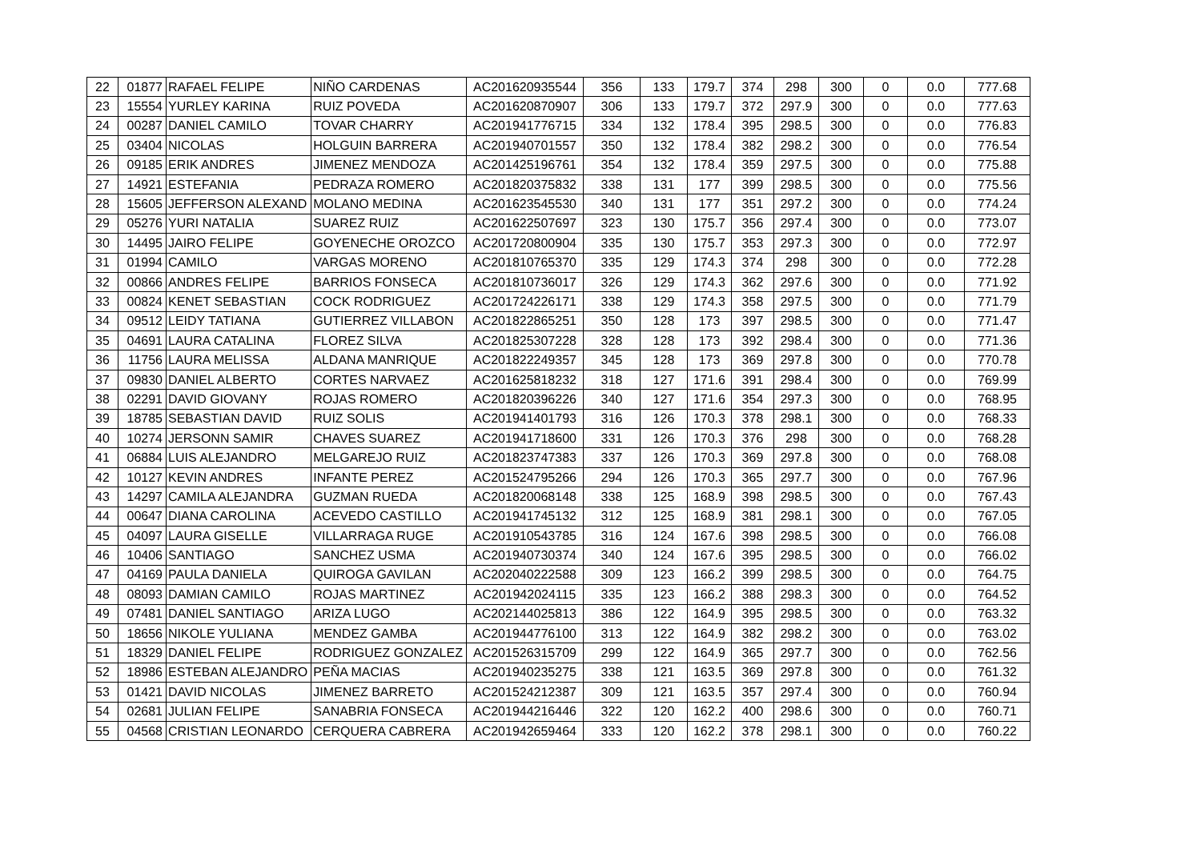| 22 | 01877 | RAFAEL FELIPE | NIÑO CARDENAS | AC201620935544 | 356 | 133 | 179.7 | 374 | 298 | 300 | 0 | 0.0 | 777.68 |
| 23 | 15554 | YURLEY KARINA | RUIZ POVEDA | AC201620870907 | 306 | 133 | 179.7 | 372 | 297.9 | 300 | 0 | 0.0 | 777.63 |
| 24 | 00287 | DANIEL CAMILO | TOVAR CHARRY | AC201941776715 | 334 | 132 | 178.4 | 395 | 298.5 | 300 | 0 | 0.0 | 776.83 |
| 25 | 03404 | NICOLAS | HOLGUIN BARRERA | AC201940701557 | 350 | 132 | 178.4 | 382 | 298.2 | 300 | 0 | 0.0 | 776.54 |
| 26 | 09185 | ERIK ANDRES | JIMENEZ MENDOZA | AC201425196761 | 354 | 132 | 178.4 | 359 | 297.5 | 300 | 0 | 0.0 | 775.88 |
| 27 | 14921 | ESTEFANIA | PEDRAZA ROMERO | AC201820375832 | 338 | 131 | 177 | 399 | 298.5 | 300 | 0 | 0.0 | 775.56 |
| 28 | 15605 | JEFFERSON ALEXAND | MOLANO MEDINA | AC201623545530 | 340 | 131 | 177 | 351 | 297.2 | 300 | 0 | 0.0 | 774.24 |
| 29 | 05276 | YURI NATALIA | SUAREZ RUIZ | AC201622507697 | 323 | 130 | 175.7 | 356 | 297.4 | 300 | 0 | 0.0 | 773.07 |
| 30 | 14495 | JAIRO FELIPE | GOYENECHE OROZCO | AC201720800904 | 335 | 130 | 175.7 | 353 | 297.3 | 300 | 0 | 0.0 | 772.97 |
| 31 | 01994 | CAMILO | VARGAS MORENO | AC201810765370 | 335 | 129 | 174.3 | 374 | 298 | 300 | 0 | 0.0 | 772.28 |
| 32 | 00866 | ANDRES FELIPE | BARRIOS FONSECA | AC201810736017 | 326 | 129 | 174.3 | 362 | 297.6 | 300 | 0 | 0.0 | 771.92 |
| 33 | 00824 | KENET SEBASTIAN | COCK RODRIGUEZ | AC201724226171 | 338 | 129 | 174.3 | 358 | 297.5 | 300 | 0 | 0.0 | 771.79 |
| 34 | 09512 | LEIDY TATIANA | GUTIERREZ VILLABON | AC201822865251 | 350 | 128 | 173 | 397 | 298.5 | 300 | 0 | 0.0 | 771.47 |
| 35 | 04691 | LAURA CATALINA | FLOREZ SILVA | AC201825307228 | 328 | 128 | 173 | 392 | 298.4 | 300 | 0 | 0.0 | 771.36 |
| 36 | 11756 | LAURA MELISSA | ALDANA MANRIQUE | AC201822249357 | 345 | 128 | 173 | 369 | 297.8 | 300 | 0 | 0.0 | 770.78 |
| 37 | 09830 | DANIEL ALBERTO | CORTES NARVAEZ | AC201625818232 | 318 | 127 | 171.6 | 391 | 298.4 | 300 | 0 | 0.0 | 769.99 |
| 38 | 02291 | DAVID GIOVANY | ROJAS ROMERO | AC201820396226 | 340 | 127 | 171.6 | 354 | 297.3 | 300 | 0 | 0.0 | 768.95 |
| 39 | 18785 | SEBASTIAN DAVID | RUIZ SOLIS | AC201941401793 | 316 | 126 | 170.3 | 378 | 298.1 | 300 | 0 | 0.0 | 768.33 |
| 40 | 10274 | JERSONN SAMIR | CHAVES SUAREZ | AC201941718600 | 331 | 126 | 170.3 | 376 | 298 | 300 | 0 | 0.0 | 768.28 |
| 41 | 06884 | LUIS ALEJANDRO | MELGAREJO RUIZ | AC201823747383 | 337 | 126 | 170.3 | 369 | 297.8 | 300 | 0 | 0.0 | 768.08 |
| 42 | 10127 | KEVIN ANDRES | INFANTE PEREZ | AC201524795266 | 294 | 126 | 170.3 | 365 | 297.7 | 300 | 0 | 0.0 | 767.96 |
| 43 | 14297 | CAMILA ALEJANDRA | GUZMAN RUEDA | AC201820068148 | 338 | 125 | 168.9 | 398 | 298.5 | 300 | 0 | 0.0 | 767.43 |
| 44 | 00647 | DIANA CAROLINA | ACEVEDO CASTILLO | AC201941745132 | 312 | 125 | 168.9 | 381 | 298.1 | 300 | 0 | 0.0 | 767.05 |
| 45 | 04097 | LAURA GISELLE | VILLARRAGA RUGE | AC201910543785 | 316 | 124 | 167.6 | 398 | 298.5 | 300 | 0 | 0.0 | 766.08 |
| 46 | 10406 | SANTIAGO | SANCHEZ USMA | AC201940730374 | 340 | 124 | 167.6 | 395 | 298.5 | 300 | 0 | 0.0 | 766.02 |
| 47 | 04169 | PAULA DANIELA | QUIROGA GAVILAN | AC202040222588 | 309 | 123 | 166.2 | 399 | 298.5 | 300 | 0 | 0.0 | 764.75 |
| 48 | 08093 | DAMIAN CAMILO | ROJAS MARTINEZ | AC201942024115 | 335 | 123 | 166.2 | 388 | 298.3 | 300 | 0 | 0.0 | 764.52 |
| 49 | 07481 | DANIEL SANTIAGO | ARIZA LUGO | AC202144025813 | 386 | 122 | 164.9 | 395 | 298.5 | 300 | 0 | 0.0 | 763.32 |
| 50 | 18656 | NIKOLE YULIANA | MENDEZ GAMBA | AC201944776100 | 313 | 122 | 164.9 | 382 | 298.2 | 300 | 0 | 0.0 | 763.02 |
| 51 | 18329 | DANIEL FELIPE | RODRIGUEZ GONZALEZ | AC201526315709 | 299 | 122 | 164.9 | 365 | 297.7 | 300 | 0 | 0.0 | 762.56 |
| 52 | 18986 | ESTEBAN ALEJANDRO | PEÑA MACIAS | AC201940235275 | 338 | 121 | 163.5 | 369 | 297.8 | 300 | 0 | 0.0 | 761.32 |
| 53 | 01421 | DAVID NICOLAS | JIMENEZ BARRETO | AC201524212387 | 309 | 121 | 163.5 | 357 | 297.4 | 300 | 0 | 0.0 | 760.94 |
| 54 | 02681 | JULIAN FELIPE | SANABRIA FONSECA | AC201944216446 | 322 | 120 | 162.2 | 400 | 298.6 | 300 | 0 | 0.0 | 760.71 |
| 55 | 04568 | CRISTIAN LEONARDO | CERQUERA CABRERA | AC201942659464 | 333 | 120 | 162.2 | 378 | 298.1 | 300 | 0 | 0.0 | 760.22 |